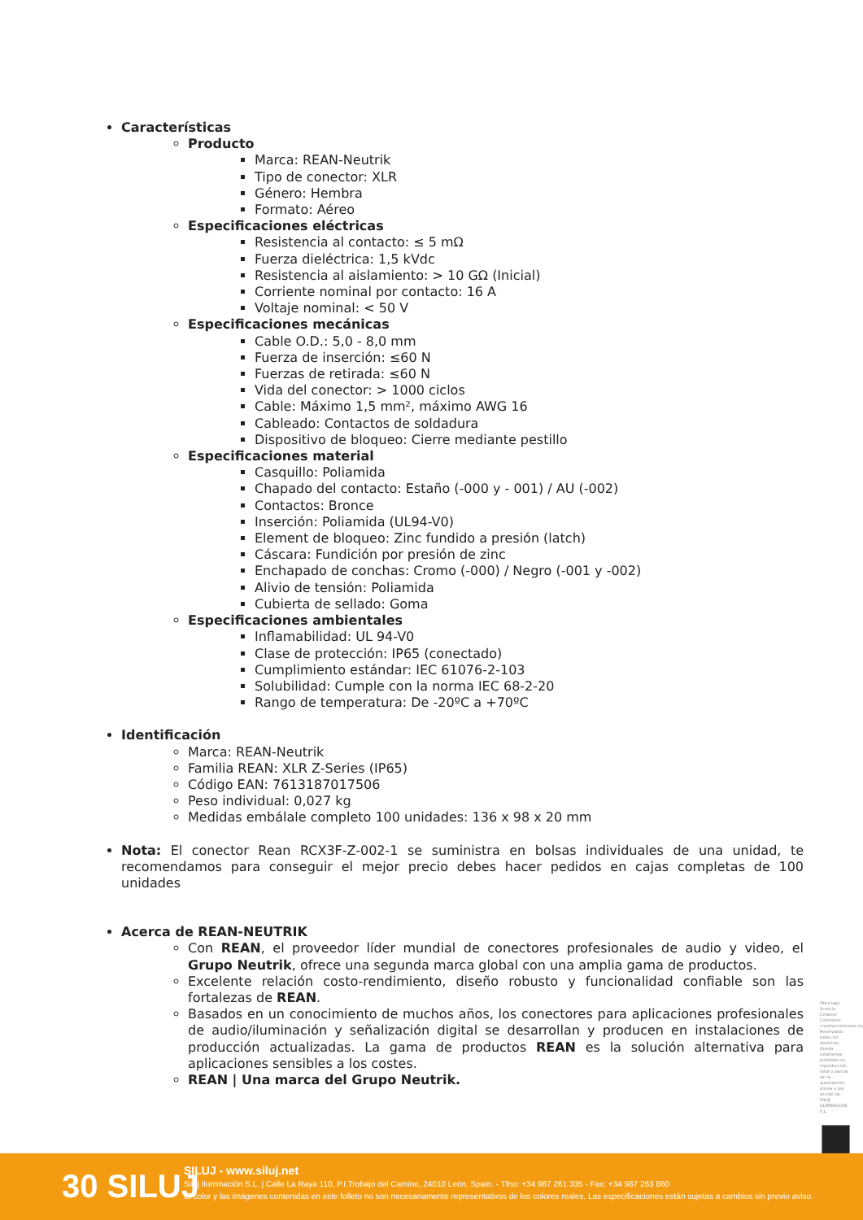Características
Producto
Marca: REAN-Neutrik
Tipo de conector: XLR
Género: Hembra
Formato: Aéreo
Especificaciones eléctricas
Resistencia al contacto: ≤ 5 mΩ
Fuerza dieléctrica: 1,5 kVdc
Resistencia al aislamiento: > 10 GΩ (Inicial)
Corriente nominal por contacto: 16 A
Voltaje nominal: < 50 V
Especificaciones mecánicas
Cable O.D.: 5,0 - 8,0 mm
Fuerza de inserción: ≤60 N
Fuerzas de retirada: ≤60 N
Vida del conector: > 1000 ciclos
Cable: Máximo 1,5 mm², máximo AWG 16
Cableado: Contactos de soldadura
Dispositivo de bloqueo: Cierre mediante pestillo
Especificaciones material
Casquillo: Poliamida
Chapado del contacto: Estaño (-000 y - 001) / AU (-002)
Contactos: Bronce
Inserción: Poliamida (UL94-V0)
Element de bloqueo: Zinc fundido a presión (latch)
Cáscara: Fundición por presión de zinc
Enchapado de conchas: Cromo (-000) / Negro (-001 y -002)
Alivio de tensión: Poliamida
Cubierta de sellado: Goma
Especificaciones ambientales
Inflamabilidad: UL 94-V0
Clase de protección: IP65 (conectado)
Cumplimiento estándar: IEC 61076-2-103
Solubilidad: Cumple con la norma IEC 68-2-20
Rango de temperatura: De -20ºC a +70ºC
Identificación
Marca: REAN-Neutrik
Familia REAN: XLR Z-Series (IP65)
Código EAN: 7613187017506
Peso individual: 0,027 kg
Medidas embálale completo 100 unidades: 136 x 98 x 20 mm
Nota: El conector Rean RCX3F-Z-002-1 se suministra en bolsas individuales de una unidad, te recomendamos para conseguir el mejor precio debes hacer pedidos en cajas completas de 100 unidades
Acerca de REAN-NEUTRIK
Con REAN, el proveedor líder mundial de conectores profesionales de audio y video, el Grupo Neutrik, ofrece una segunda marca global con una amplia gama de productos.
Excelente relación costo-rendimiento, diseño robusto y funcionalidad confiable son las fortalezas de REAN.
Basados en un conocimiento de muchos años, los conectores para aplicaciones profesionales de audio/iluminación y señalización digital se desarrollan y producen en instalaciones de producción actualizadas. La gama de productos REAN es la solución alternativa para aplicaciones sensibles a los costes.
REAN | Una marca del Grupo Neutrik.
Obra bajo licencia Creative Commons: creativecommons.org Reservados todos los derechos. Queda totalmente prohibido su reproducción total o parcial sin la autorización previa y por escrito de SILUJ ILUMINACIÓN, S.L.
30 SILUJ
SILUJ - www.siluj.net
Siluj Iluminación S.L. | Calle La Raya 110, P.I.Trobajo del Camino, 24010 León, Spain. - Tfno: +34 987 261 335 - Fax: +34 987 263 860
El color y las imágenes contenidas en este folleto no son necesariamente representativos de los colores reales. Las especificaciones están sujetas a cambios sin previo aviso.